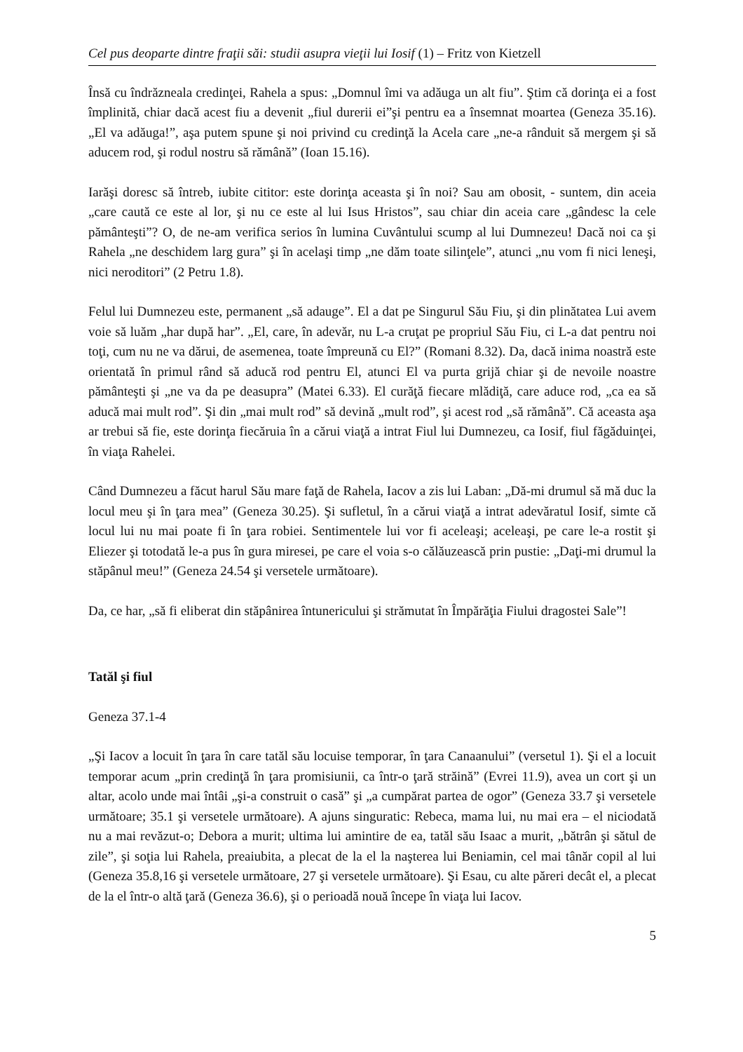Cel pus deoparte dintre fraţii săi: studii asupra vieţii lui Iosif (1) – Fritz von Kietzell
Însă cu îndrăzneala credinţei, Rahela a spus: „Domnul îmi va adăuga un alt fiu”. Ştim că dorinţa ei a fost împlinită, chiar dacă acest fiu a devenit „fiul durerii ei”şi pentru ea a însemnat moartea (Geneza 35.16). „El va adăuga!”, aşa putem spune şi noi privind cu credinţă la Acela care „ne-a rânduit să mergem şi să aducem rod, şi rodul nostru să rămână” (Ioan 15.16).
Iarăşi doresc să întreb, iubite cititor: este dorinţa aceasta şi în noi? Sau am obosit, - suntem, din aceia „care caută ce este al lor, şi nu ce este al lui Isus Hristos”, sau chiar din aceia care „gândesc la cele pământeşti”? O, de ne-am verifica serios în lumina Cuvântului scump al lui Dumnezeu! Dacă noi ca şi Rahela „ne deschidem larg gura” şi în acelaşi timp „ne dăm toate silinţele”, atunci „nu vom fi nici leneşi, nici neroditori” (2 Petru 1.8).
Felul lui Dumnezeu este, permanent „să adauge”. El a dat pe Singurul Său Fiu, şi din plinătatea Lui avem voie să luăm „har după har”. „El, care, în adevăr, nu L-a cruţat pe propriul Său Fiu, ci L-a dat pentru noi toţi, cum nu ne va dărui, de asemenea, toate împreună cu El?” (Romani 8.32). Da, dacă inima noastră este orientată în primul rând să aducă rod pentru El, atunci El va purta grijă chiar şi de nevoile noastre pământeşti şi „ne va da pe deasupra” (Matei 6.33). El curăţă fiecare mlădiţă, care aduce rod, „ca ea să aducă mai mult rod”. Şi din „mai mult rod” să devină „mult rod”, şi acest rod „să rămână”. Că aceasta aşa ar trebui să fie, este dorinţa fiecăruia în a cărui viaţă a intrat Fiul lui Dumnezeu, ca Iosif, fiul făgăduinţei, în viaţa Rahelei.
Când Dumnezeu a făcut harul Său mare faţă de Rahela, Iacov a zis lui Laban: „Dă-mi drumul să mă duc la locul meu şi în ţara mea” (Geneza 30.25). Şi sufletul, în a cărui viaţă a intrat adevăratul Iosif, simte că locul lui nu mai poate fi în ţara robiei. Sentimentele lui vor fi aceleaşi; aceleaşi, pe care le-a rostit şi Eliezer şi totodată le-a pus în gura miresei, pe care el voia s-o călăuzească prin pustie: „Daţi-mi drumul la stăpânul meu!” (Geneza 24.54 şi versetele următoare).
Da, ce har, „să fi eliberat din stăpânirea întunericului şi strămutat în Împărăţia Fiului dragostei Sale”!
Tatăl şi fiul
Geneza 37.1-4
„Şi Iacov a locuit în ţara în care tatăl său locuise temporar, în ţara Canaanului” (versetul 1). Şi el a locuit temporar acum „prin credinţă în ţara promisiunii, ca într-o ţară străină” (Evrei 11.9), avea un cort şi un altar, acolo unde mai întâi „şi-a construit o casă” şi „a cumpărat partea de ogor” (Geneza 33.7 şi versetele următoare; 35.1 şi versetele următoare). A ajuns singuratic: Rebeca, mama lui, nu mai era – el niciodată nu a mai revăzut-o; Debora a murit; ultima lui amintire de ea, tatăl său Isaac a murit, „bătrân şi sătul de zile”, şi soţia lui Rahela, preaiubita, a plecat de la el la naşterea lui Beniamin, cel mai tânăr copil al lui (Geneza 35.8,16 şi versetele următoare, 27 şi versetele următoare). Şi Esau, cu alte păreri decât el, a plecat de la el într-o altă ţară (Geneza 36.6), şi o perioadă nouă începe în viaţa lui Iacov.
5